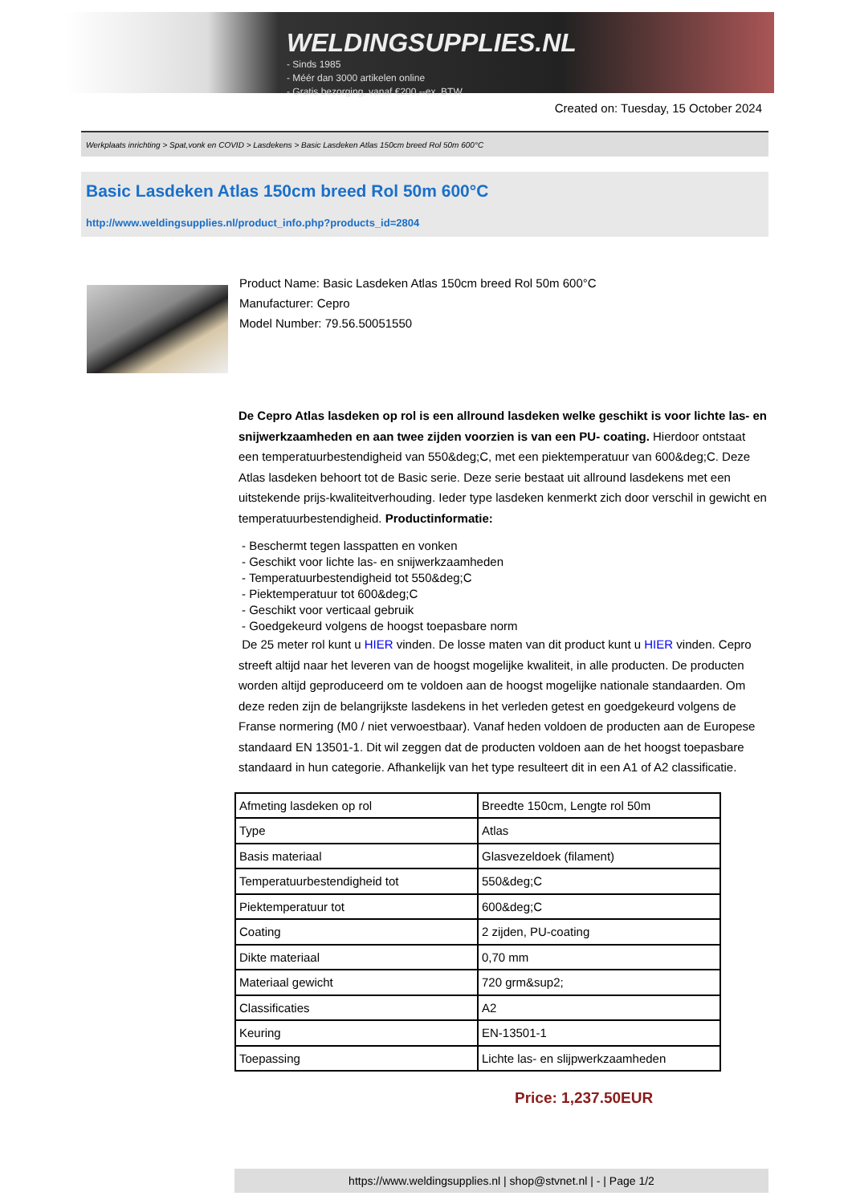WELDINGSUPPLIES.NL
- Sinds 1985
- Méér dan 3000 artikelen online
- Gratis bezorging, vanaf €200,--ex. BTW
Created on: Tuesday, 15 October 2024
Werkplaats inrichting > Spat,vonk en COVID > Lasdekens > Basic Lasdeken Atlas 150cm breed Rol 50m 600°C
Basic Lasdeken Atlas 150cm breed Rol 50m 600°C
http://www.weldingsupplies.nl/product_info.php?products_id=2804
Product Name: Basic Lasdeken Atlas 150cm breed Rol 50m 600°C
Manufacturer: Cepro
Model Number: 79.56.50051550
De Cepro Atlas lasdeken op rol is een allround lasdeken welke geschikt is voor lichte las- en snijwerkzaamheden en aan twee zijden voorzien is van een PU- coating. Hierdoor ontstaat een temperatuurbestendigheid van 550&deg;C, met een piektemperatuur van 600&deg;C. Deze Atlas lasdeken behoort tot de Basic serie. Deze serie bestaat uit allround lasdekens met een uitstekende prijs-kwaliteitverhouding. Ieder type lasdeken kenmerkt zich door verschil in gewicht en temperatuurbestendigheid. Productinformatie:
- Beschermt tegen lasspatten en vonken
- Geschikt voor lichte las- en snijwerkzaamheden
- Temperatuurbestendigheid tot 550&deg;C
- Piektemperatuur tot 600&deg;C
- Geschikt voor verticaal gebruik
- Goedgekeurd volgens de hoogst toepasbare norm
De 25 meter rol kunt u HIER vinden. De losse maten van dit product kunt u HIER vinden. Cepro streeft altijd naar het leveren van de hoogst mogelijke kwaliteit, in alle producten. De producten worden altijd geproduceerd om te voldoen aan de hoogst mogelijke nationale standaarden. Om deze reden zijn de belangrijkste lasdekens in het verleden getest en goedgekeurd volgens de Franse normering (M0 / niet verwoestbaar). Vanaf heden voldoen de producten aan de Europese standaard EN 13501-1. Dit wil zeggen dat de producten voldoen aan de het hoogst toepasbare standaard in hun categorie. Afhankelijk van het type resulteert dit in een A1 of A2 classificatie.
| Afmeting lasdeken op rol | Breedte 150cm, Lengte rol 50m |
| Type | Atlas |
| Basis materiaal | Glasvezeldoek (filament) |
| Temperatuurbestendigheid tot | 550&deg;C |
| Piektemperatuur tot | 600&deg;C |
| Coating | 2 zijden, PU-coating |
| Dikte materiaal | 0,70 mm |
| Materiaal gewicht | 720 grm&sup2; |
| Classificaties | A2 |
| Keuring | EN-13501-1 |
| Toepassing | Lichte las- en slijpwerkzaamheden |
Price: 1,237.50EUR
https://www.weldingsupplies.nl | shop@stvnet.nl | - | Page 1/2